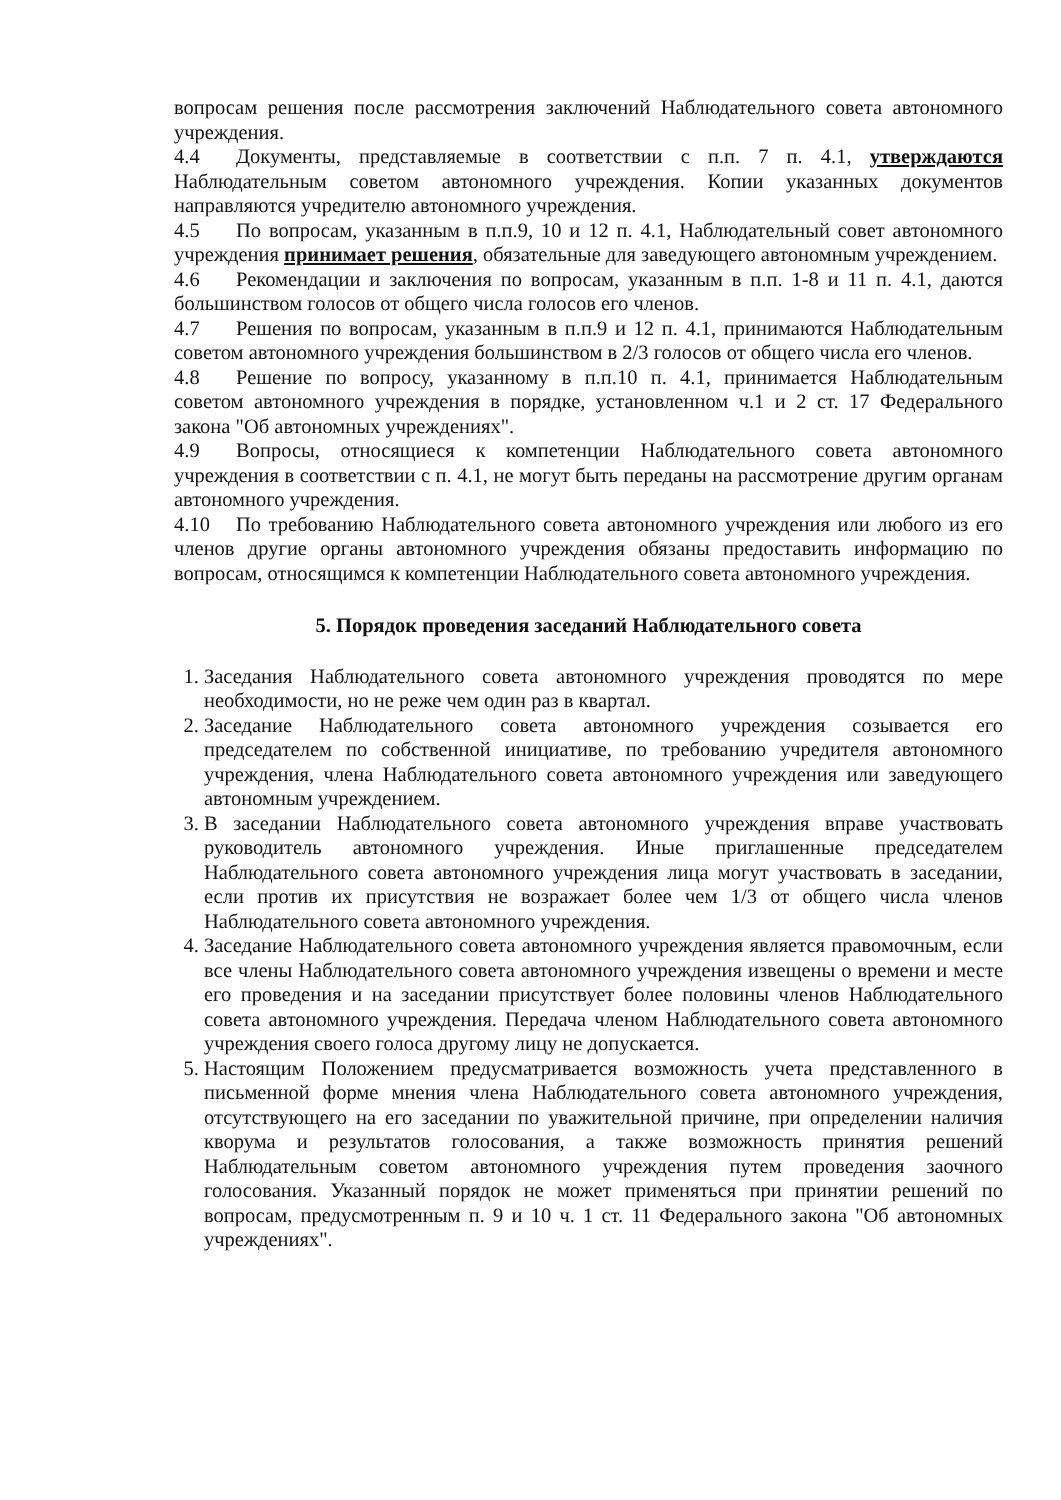вопросам решения после рассмотрения заключений Наблюдательного совета автономного учреждения.
4.4 Документы, представляемые в соответствии с п.п. 7 п. 4.1, утверждаются Наблюдательным советом автономного учреждения. Копии указанных документов направляются учредителю автономного учреждения.
4.5 По вопросам, указанным в п.п.9, 10 и 12 п. 4.1, Наблюдательный совет автономного учреждения принимает решения, обязательные для заведующего автономным учреждением.
4.6 Рекомендации и заключения по вопросам, указанным в п.п. 1-8 и 11 п. 4.1, даются большинством голосов от общего числа голосов его членов.
4.7 Решения по вопросам, указанным в п.п.9 и 12 п. 4.1, принимаются Наблюдательным советом автономного учреждения большинством в 2/3 голосов от общего числа его членов.
4.8 Решение по вопросу, указанному в п.п.10 п. 4.1, принимается Наблюдательным советом автономного учреждения в порядке, установленном ч.1 и 2 ст. 17 Федерального закона "Об автономных учреждениях".
4.9 Вопросы, относящиеся к компетенции Наблюдательного совета автономного учреждения в соответствии с п. 4.1, не могут быть переданы на рассмотрение другим органам автономного учреждения.
4.10 По требованию Наблюдательного совета автономного учреждения или любого из его членов другие органы автономного учреждения обязаны предоставить информацию по вопросам, относящимся к компетенции Наблюдательного совета автономного учреждения.
5. Порядок проведения заседаний Наблюдательного совета
1. Заседания Наблюдательного совета автономного учреждения проводятся по мере необходимости, но не реже чем один раз в квартал.
2. Заседание Наблюдательного совета автономного учреждения созывается его председателем по собственной инициативе, по требованию учредителя автономного учреждения, члена Наблюдательного совета автономного учреждения или заведующего автономным учреждением.
3. В заседании Наблюдательного совета автономного учреждения вправе участвовать руководитель автономного учреждения. Иные приглашенные председателем Наблюдательного совета автономного учреждения лица могут участвовать в заседании, если против их присутствия не возражает более чем 1/3 от общего числа членов Наблюдательного совета автономного учреждения.
4. Заседание Наблюдательного совета автономного учреждения является правомочным, если все члены Наблюдательного совета автономного учреждения извещены о времени и месте его проведения и на заседании присутствует более половины членов Наблюдательного совета автономного учреждения. Передача членом Наблюдательного совета автономного учреждения своего голоса другому лицу не допускается.
5. Настоящим Положением предусматривается возможность учета представленного в письменной форме мнения члена Наблюдательного совета автономного учреждения, отсутствующего на его заседании по уважительной причине, при определении наличия кворума и результатов голосования, а также возможность принятия решений Наблюдательным советом автономного учреждения путем проведения заочного голосования. Указанный порядок не может применяться при принятии решений по вопросам, предусмотренным п. 9 и 10 ч. 1 ст. 11 Федерального закона "Об автономных учреждениях".